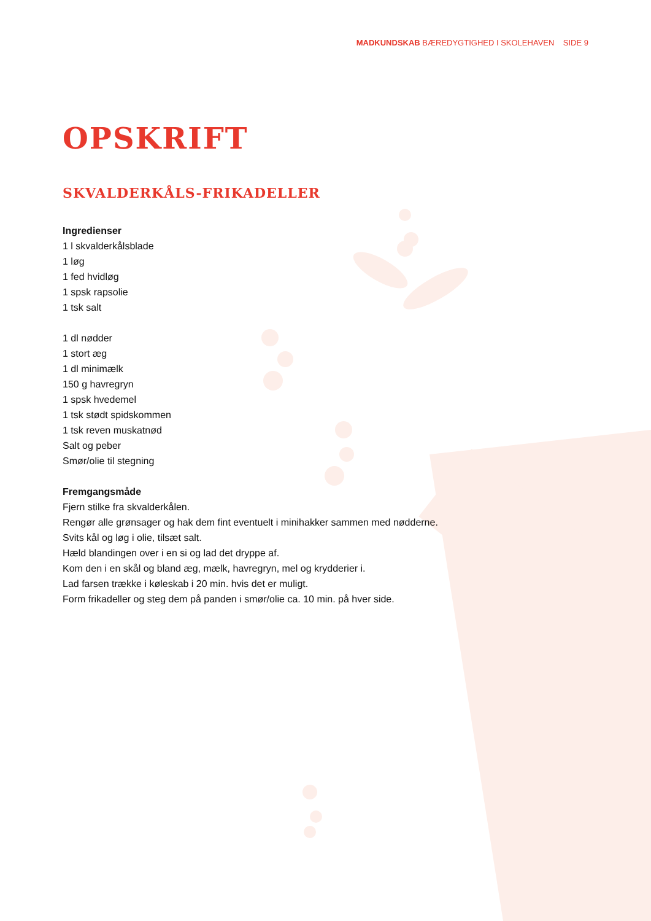MADKUNDSKAB BÆREDYGTIGHED I SKOLEHAVEN SIDE 9
OPSKRIFT
SKVALDERKÅLS-FRIKADELLER
Ingredienser
1 l skvalderkålsblade
1 løg
1 fed hvidløg
1 spsk rapsolie
1 tsk salt
1 dl nødder
1 stort æg
1 dl minimælk
150 g havregryn
1 spsk hvedemel
1 tsk stødt spidskommen
1 tsk reven muskatnød
Salt og peber
Smør/olie til stegning
Fremgangsmåde
Fjern stilke fra skvalderkålen.
Rengør alle grønsager og hak dem fint eventuelt i minihakker sammen med nødderne.
Svits kål og løg i olie, tilsæt salt.
Hæld blandingen over i en si og lad det dryppe af.
Kom den i en skål og bland æg, mælk, havregryn, mel og krydderier i.
Lad farsen trække i køleskab i 20 min. hvis det er muligt.
Form frikadeller og steg dem på panden i smør/olie ca. 10 min. på hver side.